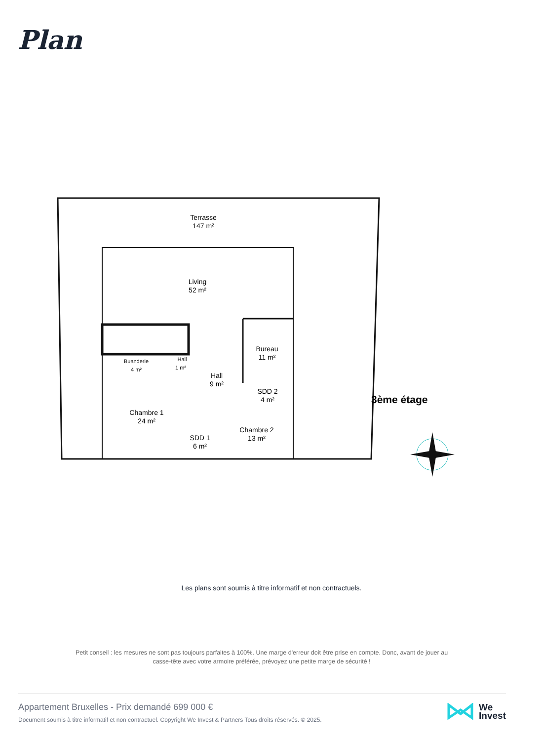Plan
Terrasse
147 m²
Living
52 m²
Bureau
11 m²
Buanderie
4 m²
Hall
1 m²
Hall
9 m²
SDD 2
4 m²
Chambre 1
24 m²
SDD 1
6 m²
Chambre 2
13 m²
3ème étage
Les plans sont soumis à titre informatif et non contractuels.
Petit conseil : les mesures ne sont pas toujours parfaites à 100%. Une marge d'erreur doit être prise en compte. Donc, avant de jouer au casse-tête avec votre armoire préférée, prévoyez une petite marge de sécurité !
Appartement Bruxelles - Prix demandé 699 000 €
Document soumis à titre informatif et non contractuel. Copyright We Invest & Partners Tous droits réservés. © 2025.
We
Invest